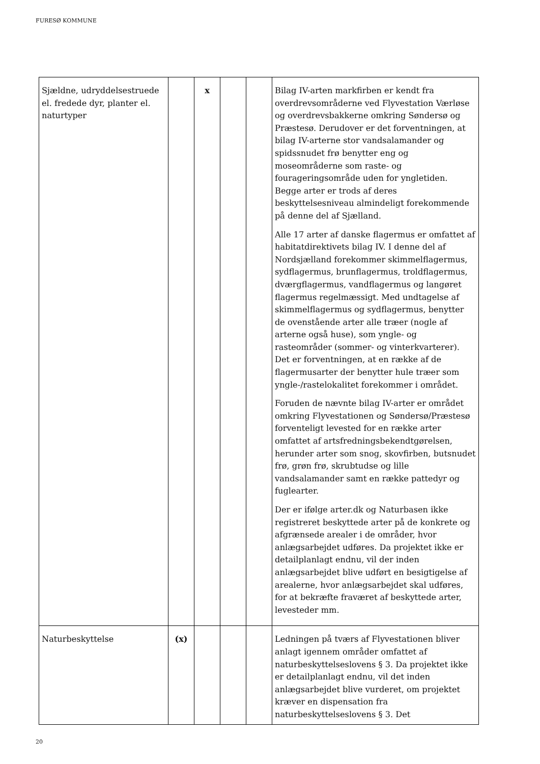FURESØ KOMMUNE
| Sjældne, udryddelsestruede el. fredede dyr, planter el. naturtyper | | x | | | Bilag IV-arten markfirben er kendt fra overdrevsområderne ved Flyvestation Værløse og overdrevsbakkerne omkring Søndersø og Præstesø. Derudover er det forventningen, at bilag IV-arterne stor vandsalamander og spidssnudet frø benytter eng og moseområderne som raste- og fourageringsområde uden for yngletiden. Begge arter er trods af deres beskyttelsesniveau almindeligt forekommende på denne del af Sjælland. Alle 17 arter af danske flagermus er omfattet af habitatdirektivets bilag IV. I denne del af Nordsjælland forekommer skimmelflagermus, sydflagermus, brunflagermus, troldflagermus, dværgflagermus, vandflagermus og langøret flagermus regelmæssigt. Med undtagelse af skimmelflagermus og sydflagermus, benytter de ovenstående arter alle træer (nogle af arterne også huse), som yngle- og rasteområder (sommer- og vinterkvarterer). Det er forventningen, at en række af de flagermusarter der benytter hule træer som yngle-/rastelokalitet forekommer i området. Foruden de nævnte bilag IV-arter er området omkring Flyvestationen og Søndersø/Præstesø forventeligt levested for en række arter omfattet af artsfredningsbekendtgørelsen, herunder arter som snog, skovfirben, butsnudet frø, grøn frø, skrubtudse og lille vandsalamander samt en række pattedyr og fuglearter. Der er ifølge arter.dk og Naturbasen ikke registreret beskyttede arter på de konkrete og afgrænsede arealer i de områder, hvor anlægsarbejdet udføres. Da projektet ikke er detailplanlagt endnu, vil der inden anlægsarbejdet blive udført en besigtigelse af arealerne, hvor anlægsarbejdet skal udføres, for at bekræfte fraværet af beskyttede arter, levesteder mm. |
| Naturbeskyttelse | (x) | | | | Ledningen på tværs af Flyvestationen bliver anlagt igennem områder omfattet af naturbeskyttelseslovens § 3. Da projektet ikke er detailplanlagt endnu, vil det inden anlægsarbejdet blive vurderet, om projektet kræver en dispensation fra naturbeskyttelseslovens § 3. Det |
20